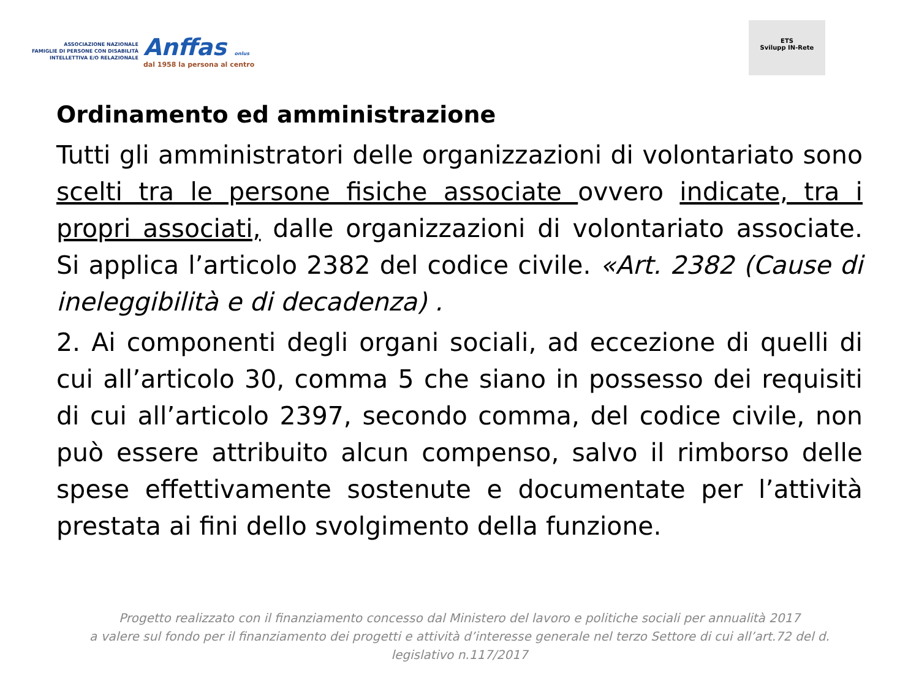ASSOCIAZIONE NAZIONALE
FAMIGLIE DI PERSONE CON DISABILITÀ
INTELLETTIVA E/O RELAZIONALE
Anffas onlus
dal 1958 la persona al centro
ETS
Svilupp IN-Rete
Ordinamento ed amministrazione
Tutti gli amministratori delle organizzazioni di volontariato sono scelti tra le persone fisiche associate ovvero indicate, tra i propri associati, dalle organizzazioni di volontariato associate. Si applica l’articolo 2382 del codice civile. «Art. 2382 (Cause di ineleggibilità e di decadenza) .
2. Ai componenti degli organi sociali, ad eccezione di quelli di cui all’articolo 30, comma 5 che siano in possesso dei requisiti di cui all’articolo 2397, secondo comma, del codice civile, non può essere attribuito alcun compenso, salvo il rimborso delle spese effettivamente sostenute e documentate per l’attività prestata ai fini dello svolgimento della funzione.
Progetto realizzato con il finanziamento concesso dal Ministero del lavoro e politiche sociali per annualità 2017
a valere sul fondo per il finanziamento dei progetti e attività d’interesse generale nel terzo Settore di cui all’art.72 del d.
legislativo n.117/2017